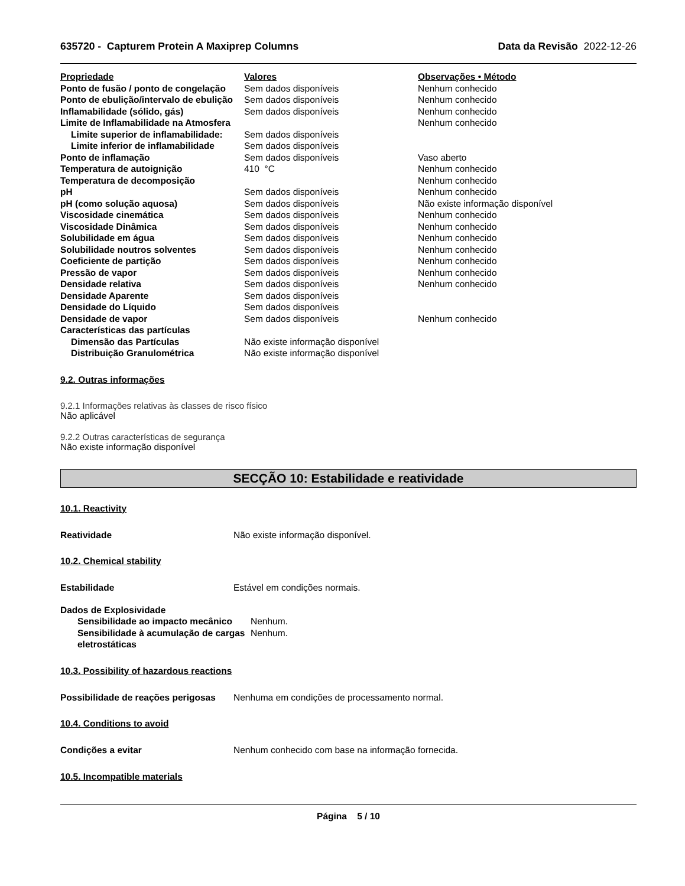635720 - Capturem Protein A Maxiprep Columns Data da Revisão 2022-12-26
| Propriedade | Valores | Observações • Método |
| --- | --- | --- |
| Ponto de fusão / ponto de congelação | Sem dados disponíveis | Nenhum conhecido |
| Ponto de ebulição/intervalo de ebulição | Sem dados disponíveis | Nenhum conhecido |
| Inflamabilidade (sólido, gás) | Sem dados disponíveis | Nenhum conhecido |
| Limite de Inflamabilidade na Atmosfera | | Nenhum conhecido |
| Limite superior de inflamabilidade: | Sem dados disponíveis | |
| Limite inferior de inflamabilidade | Sem dados disponíveis | |
| Ponto de inflamação | Sem dados disponíveis | Vaso aberto |
| Temperatura de autoignição | 410 °C | Nenhum conhecido |
| Temperatura de decomposição | | Nenhum conhecido |
| pH | Sem dados disponíveis | Nenhum conhecido |
| pH (como solução aquosa) | Sem dados disponíveis | Não existe informação disponível |
| Viscosidade cinemática | Sem dados disponíveis | Nenhum conhecido |
| Viscosidade Dinâmica | Sem dados disponíveis | Nenhum conhecido |
| Solubilidade em água | Sem dados disponíveis | Nenhum conhecido |
| Solubilidade noutros solventes | Sem dados disponíveis | Nenhum conhecido |
| Coeficiente de partição | Sem dados disponíveis | Nenhum conhecido |
| Pressão de vapor | Sem dados disponíveis | Nenhum conhecido |
| Densidade relativa | Sem dados disponíveis | Nenhum conhecido |
| Densidade Aparente | Sem dados disponíveis | |
| Densidade do Líquido | Sem dados disponíveis | |
| Densidade de vapor | Sem dados disponíveis | Nenhum conhecido |
| Características das partículas | | |
| Dimensão das Partículas | Não existe informação disponível | |
| Distribuição Granulométrica | Não existe informação disponível | |
9.2. Outras informações
9.2.1 Informações relativas às classes de risco físico
Não aplicável
9.2.2 Outras características de segurança
Não existe informação disponível
SECÇÃO 10: Estabilidade e reatividade
10.1. Reactivity
| Reatividade | Não existe informação disponível. |
10.2. Chemical stability
| Estabilidade | Estável em condições normais. |
| Dados de Explosividade | |
| Sensibilidade ao impacto mecânico | Nenhum. |
| Sensibilidade à acumulação de cargas eletrostáticas | Nenhum. |
10.3. Possibility of hazardous reactions
| Possibilidade de reações perigosas | Nenhuma em condições de processamento normal. |
10.4. Conditions to avoid
| Condições a evitar | Nenhum conhecido com base na informação fornecida. |
10.5. Incompatible materials
Página 5 / 10